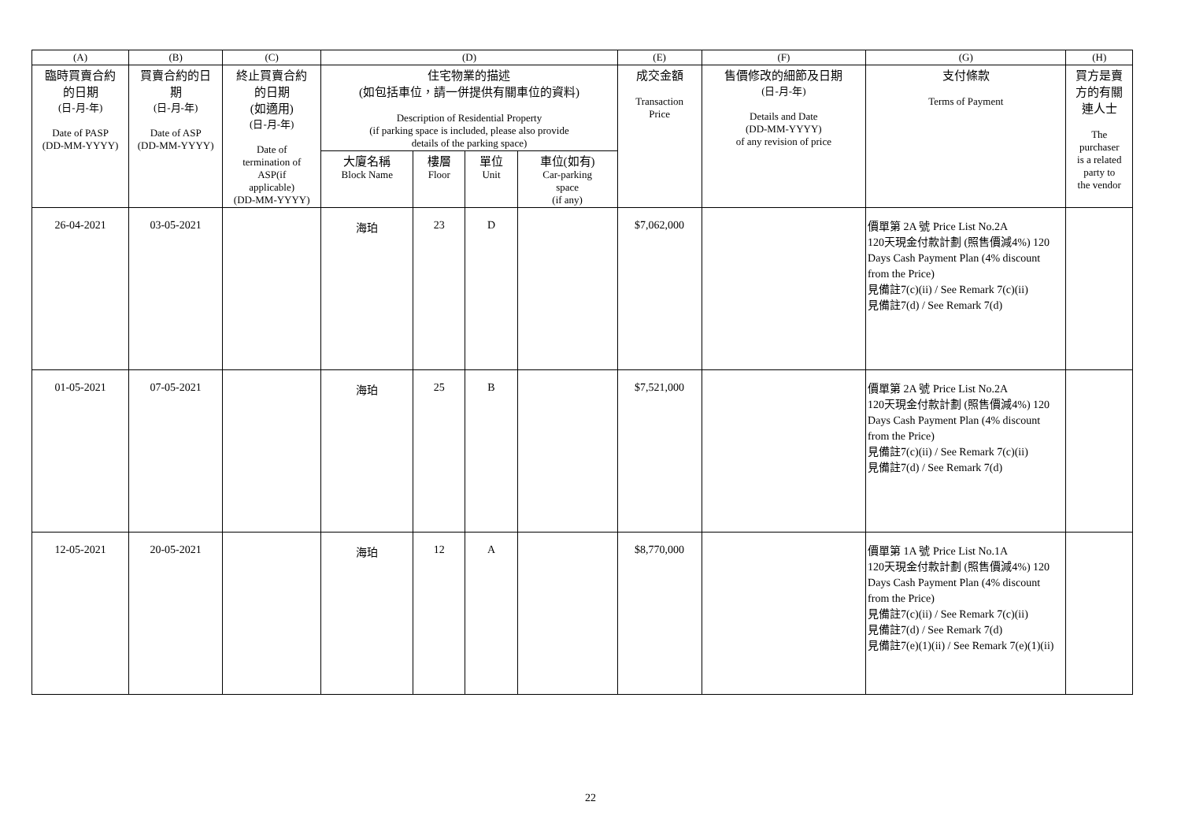| (A) | (B) | (C) | (D) | | | | (E) | (F) | (G) | (H) |
| --- | --- | --- | --- | --- | --- | --- | --- | --- | --- | --- |
| 臨時買賣合約 的日期 (日-月-年) Date of PASP (DD-MM-YYYY) | 買賣合約的日 期 (日-月-年) Date of ASP (DD-MM-YYYY) | 終止買賣合約 的日期 (如適用) (日-月-年) Date of termination of ASP(if applicable) (DD-MM-YYYY) | 住宅物業的描述 (如包括車位，請一併提供有關車位的資料) Description of Residential Property (if parking space is included, please also provide details of the parking space) | | | | 成交金額 Transaction Price | 售價修改的細節及日期 (日-月-年) Details and Date (DD-MM-YYYY) of any revision of price | 支付條款 Terms of Payment | 買方是賣 方的有關 連人士 The purchaser is a related party to the vendor |
| | | | 大廈名稱 Block Name | 樓層 Floor | 單位 Unit | 車位(如有) Car-parking space (if any) | | | | |
| 26-04-2021 | 03-05-2021 | | 海珀 | 23 | D | | $7,062,000 | | 價單第 2A 號 Price List No.2A 120天現金付款計劃 (照售價減4%) 120 Days Cash Payment Plan (4% discount from the Price) 見備註7(c)(ii) / See Remark 7(c)(ii) 見備註7(d) / See Remark 7(d) | |
| 01-05-2021 | 07-05-2021 | | 海珀 | 25 | B | | $7,521,000 | | 價單第 2A 號 Price List No.2A 120天現金付款計劃 (照售價減4%) 120 Days Cash Payment Plan (4% discount from the Price) 見備註7(c)(ii) / See Remark 7(c)(ii) 見備註7(d) / See Remark 7(d) | |
| 12-05-2021 | 20-05-2021 | | 海珀 | 12 | A | | $8,770,000 | | 價單第 1A 號 Price List No.1A 120天現金付款計劃 (照售價減4%) 120 Days Cash Payment Plan (4% discount from the Price) 見備註7(c)(ii) / See Remark 7(c)(ii) 見備註7(d) / See Remark 7(d) 見備註7(e)(1)(ii) / See Remark 7(e)(1)(ii) | |
22